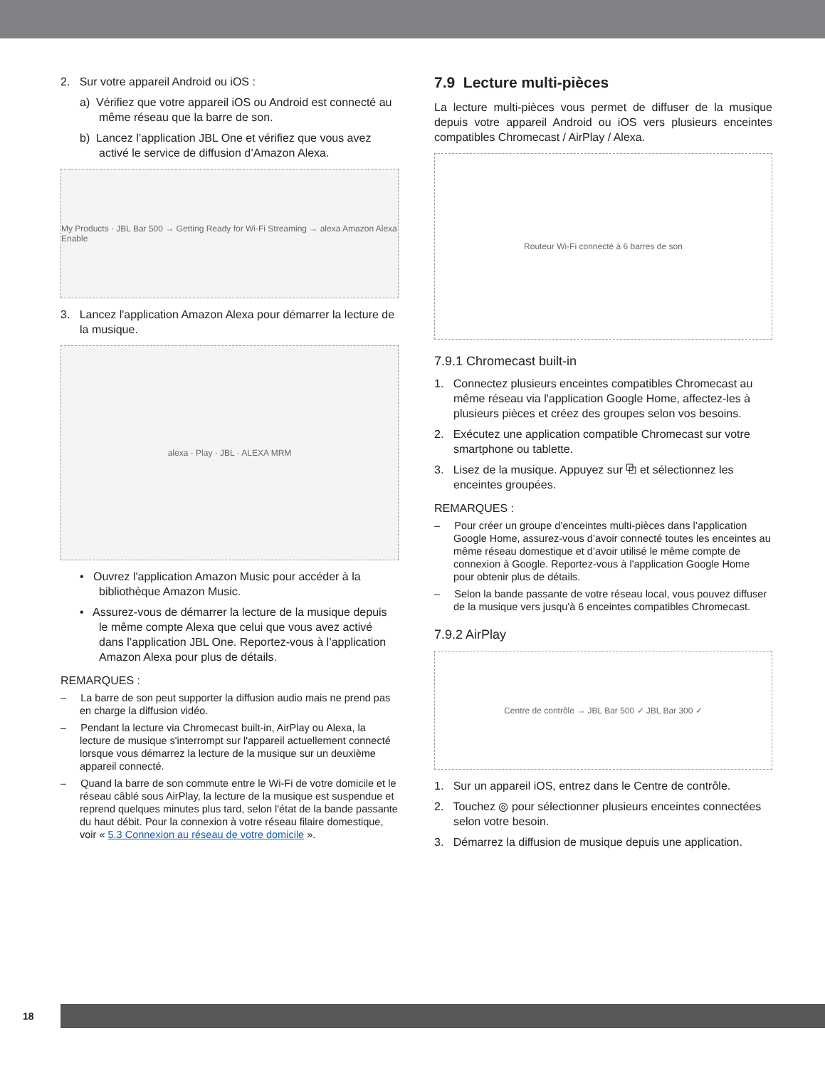2. Sur votre appareil Android ou iOS :
a) Vérifiez que votre appareil iOS ou Android est connecté au même réseau que la barre de son.
b) Lancez l’application JBL One et vérifiez que vous avez activé le service de diffusion d’Amazon Alexa.
My Products · JBL Bar 500 → Getting Ready for Wi-Fi Streaming → alexa Amazon Alexa Enable
3. Lancez l'application Amazon Alexa pour démarrer la lecture de la musique.
alexa · Play · JBL · ALEXA MRM
• Ouvrez l'application Amazon Music pour accéder à la bibliothèque Amazon Music.
• Assurez-vous de démarrer la lecture de la musique depuis le même compte Alexa que celui que vous avez activé dans l’application JBL One. Reportez-vous à l’application Amazon Alexa pour plus de détails.
REMARQUES :
– La barre de son peut supporter la diffusion audio mais ne prend pas en charge la diffusion vidéo.
– Pendant la lecture via Chromecast built-in, AirPlay ou Alexa, la lecture de musique s'interrompt sur l'appareil actuellement connecté lorsque vous démarrez la lecture de la musique sur un deuxième appareil connecté.
– Quand la barre de son commute entre le Wi-Fi de votre domicile et le réseau câblé sous AirPlay, la lecture de la musique est suspendue et reprend quelques minutes plus tard, selon l'état de la bande passante du haut débit. Pour la connexion à votre réseau filaire domestique, voir « 5.3 Connexion au réseau de votre domicile ».
7.9 Lecture multi-pièces
La lecture multi-pièces vous permet de diffuser de la musique depuis votre appareil Android ou iOS vers plusieurs enceintes compatibles Chromecast / AirPlay / Alexa.
Routeur Wi-Fi connecté à 6 barres de son
7.9.1 Chromecast built-in
1. Connectez plusieurs enceintes compatibles Chromecast au même réseau via l'application Google Home, affectez-les à plusieurs pièces et créez des groupes selon vos besoins.
2. Exécutez une application compatible Chromecast sur votre smartphone ou tablette.
3. Lisez de la musique. Appuyez sur ⧉ et sélectionnez les enceintes groupées.
REMARQUES :
– Pour créer un groupe d’enceintes multi-pièces dans l’application Google Home, assurez-vous d’avoir connecté toutes les enceintes au même réseau domestique et d’avoir utilisé le même compte de connexion à Google. Reportez-vous à l'application Google Home pour obtenir plus de détails.
– Selon la bande passante de votre réseau local, vous pouvez diffuser de la musique vers jusqu'à 6 enceintes compatibles Chromecast.
7.9.2 AirPlay
Centre de contrôle → JBL Bar 500 ✓ JBL Bar 300 ✓
1. Sur un appareil iOS, entrez dans le Centre de contrôle.
2. Touchez ◎ pour sélectionner plusieurs enceintes connectées selon votre besoin.
3. Démarrez la diffusion de musique depuis une application.
18